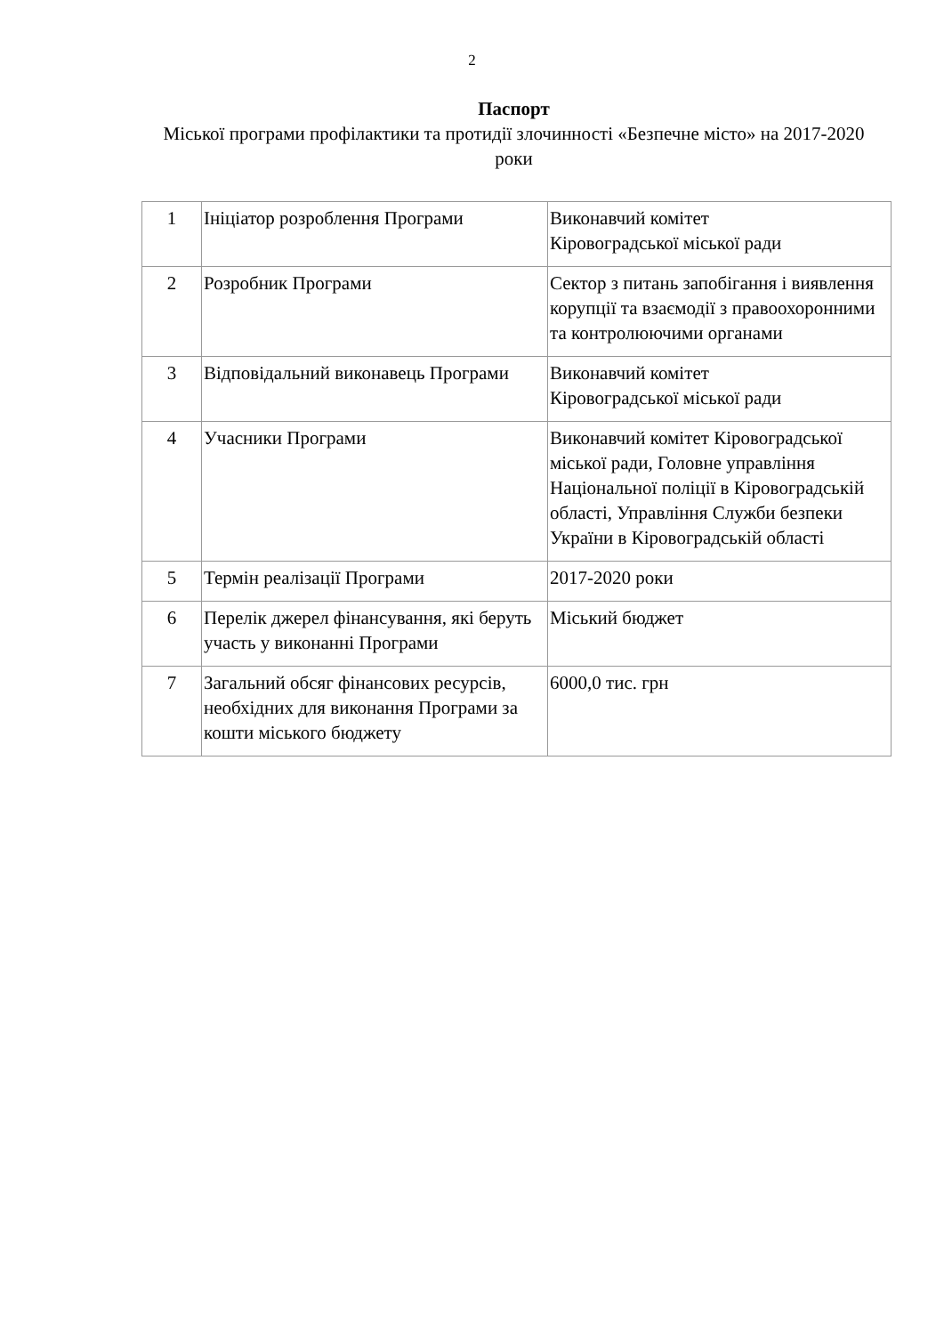2
Паспорт
Міської програми профілактики та протидії злочинності «Безпечне місто» на 2017-2020 роки
| 1 | Ініціатор розроблення Програми | Виконавчий комітет Кіровоградської міської ради |
| 2 | Розробник Програми | Сектор з питань запобігання і виявлення корупції та взаємодії з правоохоронними та контролюючими органами |
| 3 | Відповідальний виконавець Програми | Виконавчий комітет Кіровоградської міської ради |
| 4 | Учасники Програми | Виконавчий комітет Кіровоградської міської ради, Головне управління Національної поліції в Кіровоградській області, Управління Служби безпеки України в Кіровоградській області |
| 5 | Термін реалізації Програми | 2017-2020 роки |
| 6 | Перелік джерел фінансування, які беруть участь у виконанні Програми | Міський бюджет |
| 7 | Загальний обсяг фінансових ресурсів, необхідних для виконання Програми за кошти міського бюджету | 6000,0 тис. грн |